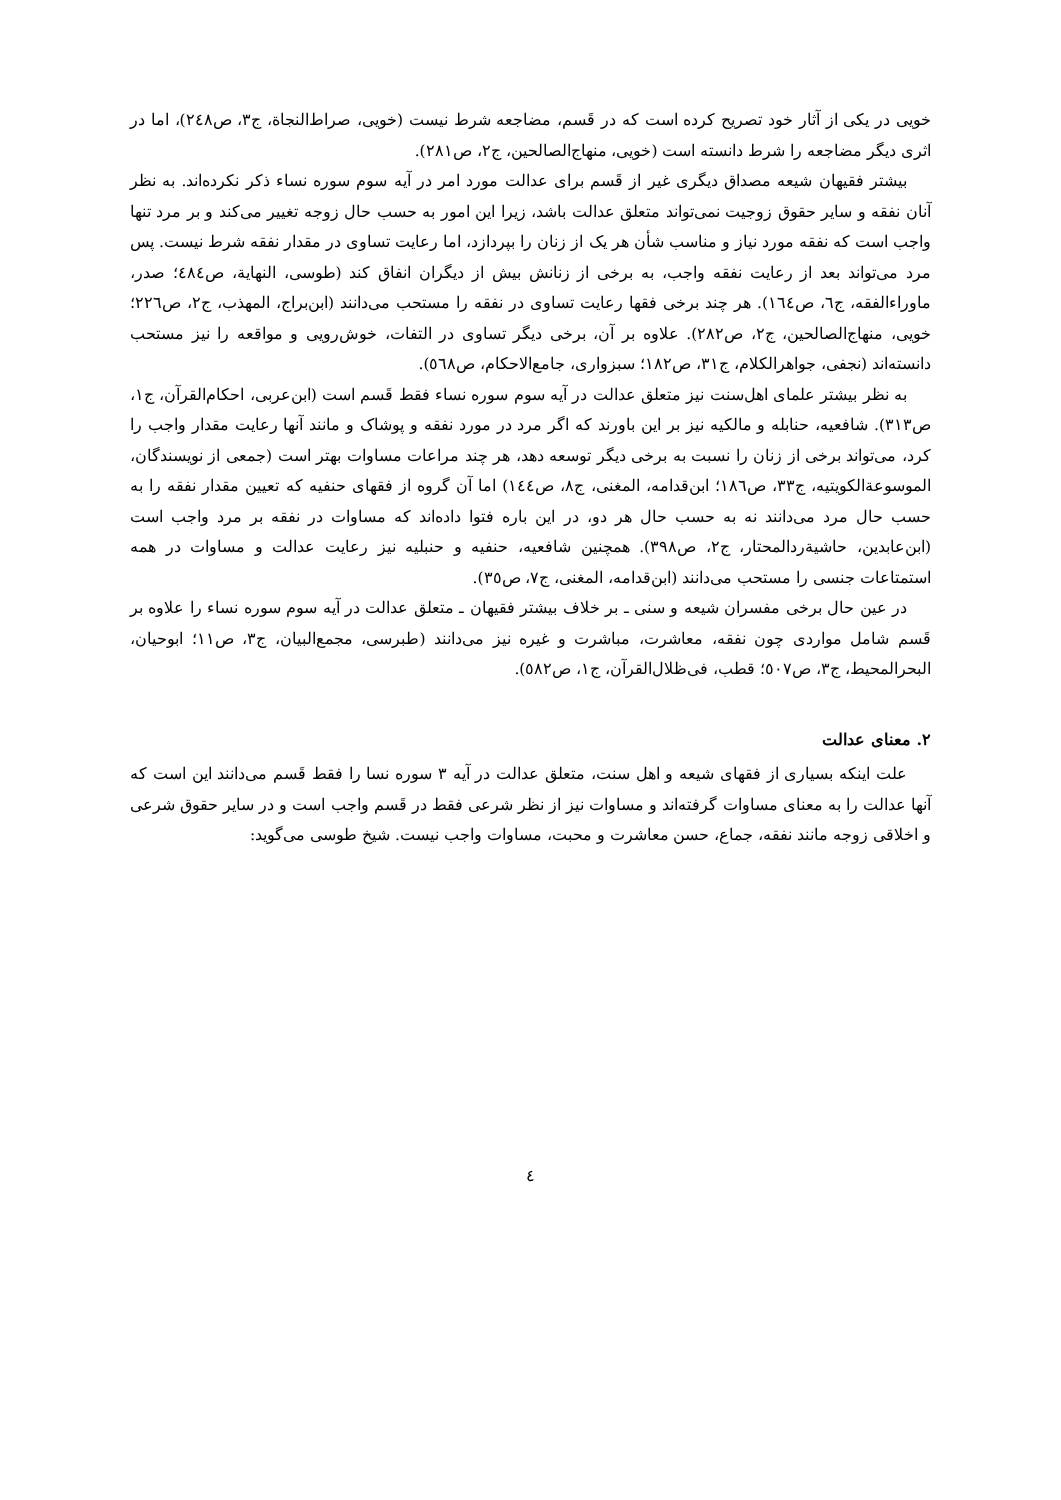خویی در یکی از آثار خود تصریح کرده است که در قَسم، مضاجعه شرط نیست (خویی، صراط‌النجاة، ج۳، ص۲٤۸)، اما در اثری دیگر مضاجعه را شرط دانسته است (خویی، منهاج‌الصالحین، ج۲، ص۲۸۱).
بیشتر فقیهان شیعه مصداق دیگری غیر از قَسم برای عدالت مورد امر در آیه سوم سوره نساء ذکر نکرده‌اند. به نظر آنان نفقه و سایر حقوق زوجیت نمی‌تواند متعلق عدالت باشد، زیرا این امور به حسب حال زوجه تغییر می‌کند و بر مرد تنها واجب است که نفقه مورد نیاز و مناسب شأن هر یک از زنان را بپردازد، اما رعایت تساوی در مقدار نفقه شرط نیست. پس مرد می‌تواند بعد از رعایت نفقه واجب، به برخی از زنانش بیش از دیگران انفاق کند (طوسی، النهایة، ص٤۸٤؛ صدر، ماوراءالفقه، ج٦، ص١٦٤). هر چند برخی فقها رعایت تساوی در نفقه را مستحب می‌دانند (ابن‌براج، المهذب، ج۲، ص۲۲٦؛ خویی، منهاج‌الصالحین، ج۲، ص۲۸۲). علاوه بر آن، برخی دیگر تساوی در التفات، خوش‌رویی و مواقعه را نیز مستحب دانسته‌اند (نجفی، جواهرالکلام، ج۳۱، ص۱۸۲؛ سبزواری، جامع‌الاحکام، ص٥٦۸).
به نظر بیشتر علمای اهل‌سنت نیز متعلق عدالت در آیه سوم سوره نساء فقط قَسم است (ابن‌عربی، احکام‌القرآن، ج۱، ص۳۱۳). شافعیه، حنابله و مالکیه نیز بر این باورند که اگر مرد در مورد نفقه و پوشاک و مانند آنها رعایت مقدار واجب را کرد، می‌تواند برخی از زنان را نسبت به برخی دیگر توسعه دهد، هر چند مراعات مساوات بهتر است (جمعی از نویسندگان، الموسوعةالکویتیه، ج۳۳، ص۱۸٦؛ ابن‌قدامه، المغنی، ج۸، ص١٤٤) اما آن گروه از فقهای حنفیه که تعیین مقدار نفقه را به حسب حال مرد می‌دانند نه به حسب حال هر دو، در این باره فتوا داده‌اند که مساوات در نفقه بر مرد واجب است (ابن‌عابدین، حاشیةردالمحتار، ج۲، ص۳۹۸). همچنین شافعیه، حنفیه و حنبلیه نیز رعایت عدالت و مساوات در همه استمتاعات جنسی را مستحب می‌دانند (ابن‌قدامه، المغنی، ج۷، ص۳٥).
در عین حال برخی مفسران شیعه و سنی ـ بر خلاف بیشتر فقیهان ـ متعلق عدالت در آیه سوم سوره نساء را علاوه بر قَسم شامل مواردی چون نفقه، معاشرت، مباشرت و غیره نیز می‌دانند (طبرسی، مجمع‌البیان، ج۳، ص۱۱؛ ابوحیان، البحرالمحیط، ج۳، ص٥۰۷؛ قطب، فی‌ظلال‌القرآن، ج۱، ص٥۸۲).
۲. معنای عدالت
علت اینکه بسیاری از فقهای شیعه و اهل سنت، متعلق عدالت در آیه ۳ سوره نسا را فقط قَسم می‌دانند این است که آنها عدالت را به معنای مساوات گرفته‌اند و مساوات نیز از نظر شرعی فقط در قَسم واجب است و در سایر حقوق شرعی و اخلاقی زوجه مانند نفقه، جماع، حسن معاشرت و محبت، مساوات واجب نیست. شیخ طوسی می‌گوید:
٤